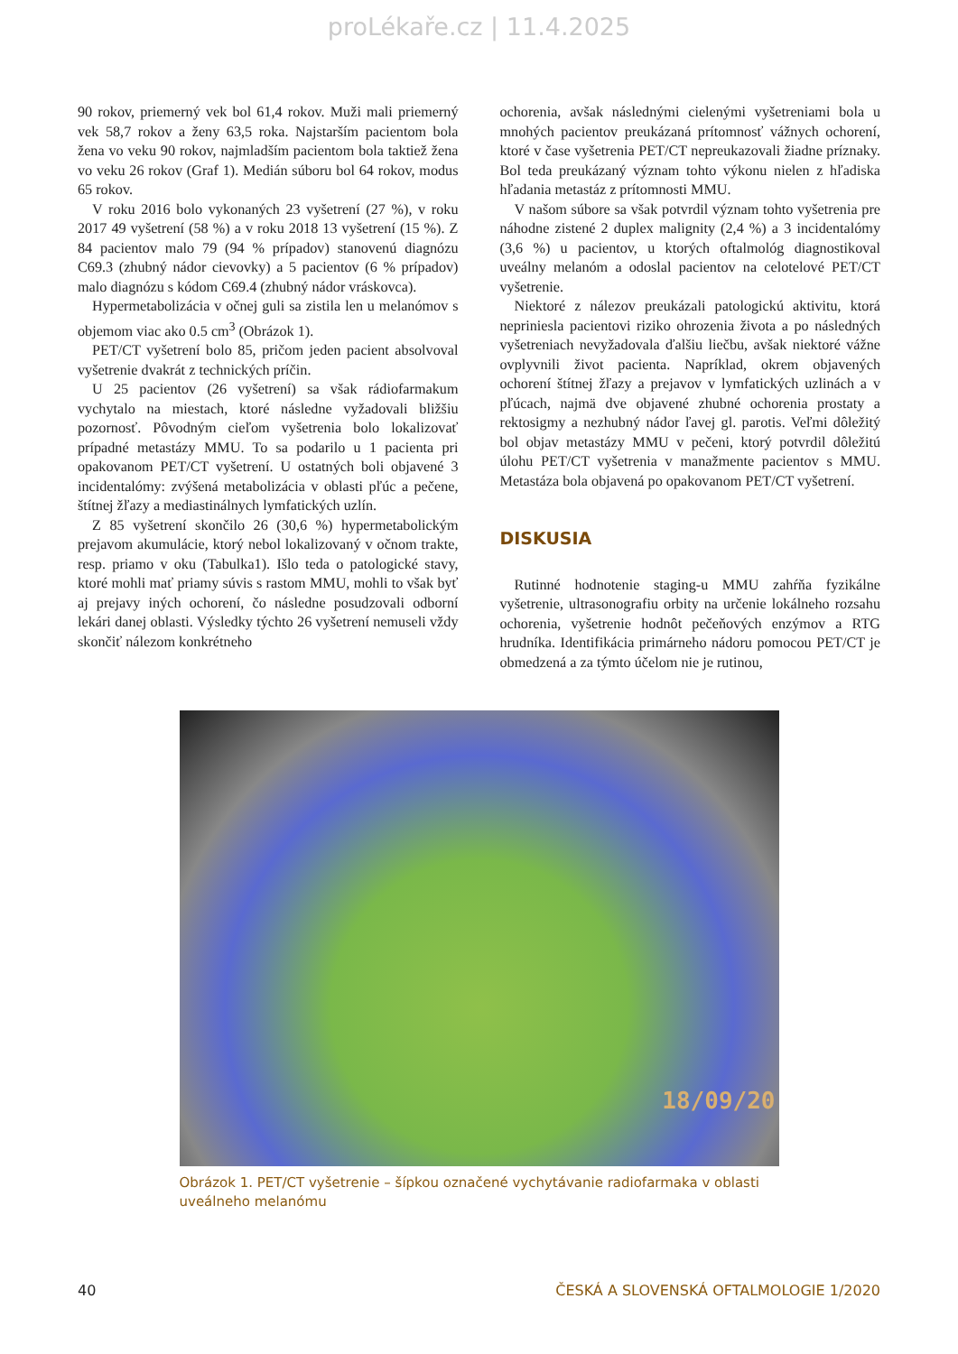proLékaře.cz | 11.4.2025
90 rokov, priemerný vek bol 61,4 rokov. Muži mali priemerný vek 58,7 rokov a ženy 63,5 roka. Najstarším pacientom bola žena vo veku 90 rokov, najmladším pacientom bola taktiež žena vo veku 26 rokov (Graf 1). Medián súboru bol 64 rokov, modus 65 rokov.
V roku 2016 bolo vykonaných 23 vyšetrení (27 %), v roku 2017 49 vyšetrení (58 %) a v roku 2018 13 vyšetrení (15 %). Z 84 pacientov malo 79 (94 % prípadov) stanovenú diagnózu C69.3 (zhubný nádor cievovky) a 5 pacientov (6 % prípadov) malo diagnózu s kódom C69.4 (zhubný nádor vráskovca).
Hypermetabolizácia v očnej guli sa zistila len u melanómov s objemom viac ako 0.5 cm<sup>3</sup> (Obrázok 1).
PET/CT vyšetrení bolo 85, pričom jeden pacient absolvoval vyšetrenie dvakrát z technických príčin.
U 25 pacientov (26 vyšetrení) sa však rádiofarmakum vychytalo na miestach, ktoré následne vyžadovali bližšiu pozornosť. Pôvodným cieľom vyšetrenia bolo lokalizovať prípadné metastázy MMU. To sa podarilo u 1 pacienta pri opakovanom PET/CT vyšetrení. U ostatných boli objavené 3 incidentalómy: zvýšená metabolizácia v oblasti pľúc a pečene, štítnej žľazy a mediastinálnych lymfatických uzlín.
Z 85 vyšetrení skončilo 26 (30,6 %) hypermetabolickým prejavom akumulácie, ktorý nebol lokalizovaný v očnom trakte, resp. priamo v oku (Tabulka1). Išlo teda o patologické stavy, ktoré mohli mať priamy súvis s rastom MMU, mohli to však byť aj prejavy iných ochorení, čo následne posudzovali odborní lekári danej oblasti. Výsledky týchto 26 vyšetrení nemuseli vždy skončiť nálezom konkrétneho
ochorenia, avšak následnými cielenými vyšetreniami bola u mnohých pacientov preukázaná prítomnosť vážnych ochorení, ktoré v čase vyšetrenia PET/CT nepreukazovali žiadne príznaky. Bol teda preukázaný význam tohto výkonu nielen z hľadiska hľadania metastáz z prítomnosti MMU.
V našom súbore sa však potvrdil význam tohto vyšetrenia pre náhodne zistené 2 duplex malignity (2,4 %) a 3 incidentalómy (3,6 %) u pacientov, u ktorých oftalmológ diagnostikoval uveálny melanóm a odoslal pacientov na celotelové PET/CT vyšetrenie.
Niektoré z nálezov preukázali patologickú aktivitu, ktorá nepriniesla pacientovi riziko ohrozenia života a po následných vyšetreniach nevyžadovala ďalšiu liečbu, avšak niektoré vážne ovplyvnili život pacienta. Napríklad, okrem objavených ochorení štítnej žľazy a prejavov v lymfatických uzlinách a v pľúcach, najmä dve objavené zhubné ochorenia prostaty a rektosigmy a nezhubný nádor ľavej gl. parotis. Veľmi dôležitý bol objav metastázy MMU v pečeni, ktorý potvrdil dôležitú úlohu PET/CT vyšetrenia v manažmente pacientov s MMU. Metastáza bola objavená po opakovanom PET/CT vyšetrení.
DISKUSIA
Rutinné hodnotenie staging-u MMU zahŕňa fyzikálne vyšetrenie, ultrasonografiu orbity na určenie lokálneho rozsahu ochorenia, vyšetrenie hodnôt pečeňových enzýmov a RTG hrudníka. Identifikácia primárneho nádoru pomocou PET/CT je obmedzená a za týmto účelom nie je rutinou,
18/09/20
Obrázok 1. PET/CT vyšetrenie – šípkou označené vychytávanie radiofarmaka v oblasti uveálneho melanómu
40 ČESKÁ A SLOVENSKÁ OFTALMOLOGIE 1/2020